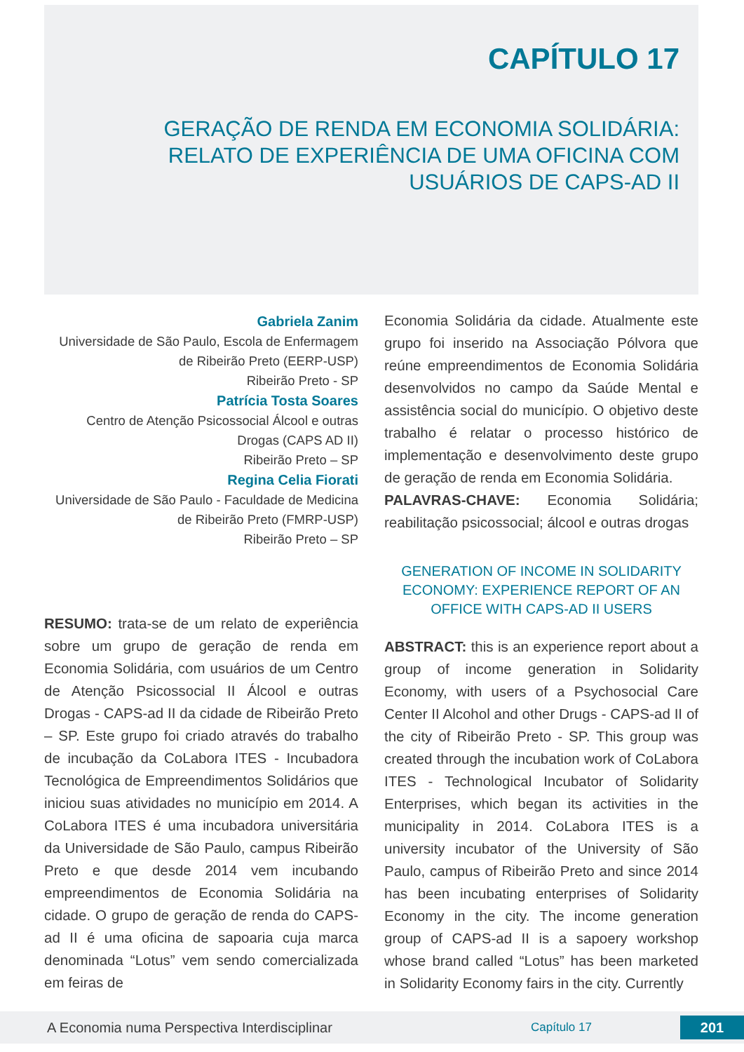CAPÍTULO 17
GERAÇÃO DE RENDA EM ECONOMIA SOLIDÁRIA: RELATO DE EXPERIÊNCIA DE UMA OFICINA COM USUÁRIOS DE CAPS-AD II
Gabriela Zanim
Universidade de São Paulo, Escola de Enfermagem de Ribeirão Preto (EERP-USP)
Ribeirão Preto - SP
Patrícia Tosta Soares
Centro de Atenção Psicossocial Álcool e outras Drogas (CAPS AD II)
Ribeirão Preto – SP
Regina Celia Fiorati
Universidade de São Paulo - Faculdade de Medicina de Ribeirão Preto (FMRP-USP)
Ribeirão Preto – SP
RESUMO: trata-se de um relato de experiência sobre um grupo de geração de renda em Economia Solidária, com usuários de um Centro de Atenção Psicossocial II Álcool e outras Drogas - CAPS-ad II da cidade de Ribeirão Preto – SP. Este grupo foi criado através do trabalho de incubação da CoLabora ITES - Incubadora Tecnológica de Empreendimentos Solidários que iniciou suas atividades no município em 2014. A CoLabora ITES é uma incubadora universitária da Universidade de São Paulo, campus Ribeirão Preto e que desde 2014 vem incubando empreendimentos de Economia Solidária na cidade. O grupo de geração de renda do CAPS-ad II é uma oficina de sapoaria cuja marca denominada “Lotus” vem sendo comercializada em feiras de
Economia Solidária da cidade. Atualmente este grupo foi inserido na Associação Pólvora que reúne empreendimentos de Economia Solidária desenvolvidos no campo da Saúde Mental e assistência social do município. O objetivo deste trabalho é relatar o processo histórico de implementação e desenvolvimento deste grupo de geração de renda em Economia Solidária.
PALAVRAS-CHAVE: Economia Solidária; reabilitação psicossocial; álcool e outras drogas
GENERATION OF INCOME IN SOLIDARITY ECONOMY: EXPERIENCE REPORT OF AN OFFICE WITH CAPS-AD II USERS
ABSTRACT: this is an experience report about a group of income generation in Solidarity Economy, with users of a Psychosocial Care Center II Alcohol and other Drugs - CAPS-ad II of the city of Ribeirão Preto - SP. This group was created through the incubation work of CoLabora ITES - Technological Incubator of Solidarity Enterprises, which began its activities in the municipality in 2014. CoLabora ITES is a university incubator of the University of São Paulo, campus of Ribeirão Preto and since 2014 has been incubating enterprises of Solidarity Economy in the city. The income generation group of CAPS-ad II is a sapoery workshop whose brand called “Lotus” has been marketed in Solidarity Economy fairs in the city. Currently
A Economia numa Perspectiva Interdisciplinar Capítulo 17 201